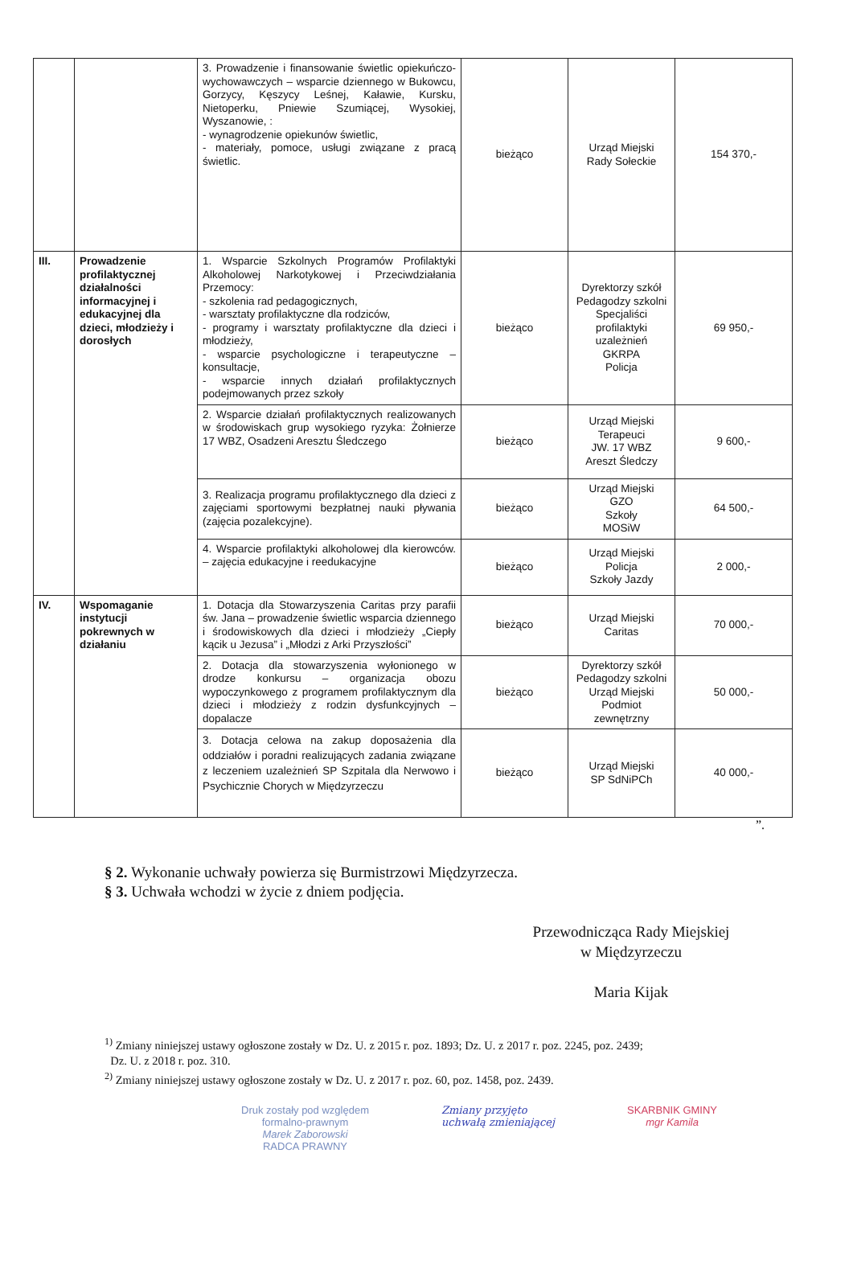| | | 3. Prowadzenie i finansowanie świetlic opiekuńczo-wychowawczych – wsparcie dziennego w Bukowcu, Gorzycy, Kęszycy Leśnej, Kaławie, Kursku, Nietoperku, Pniewie Szumiącej, Wysokiej, Wyszanowie, : - wynagrodzenie opiekunów świetlic, - materiały, pomoce, usługi związane z pracą świetlic. | bieżąco | Urząd Miejski Rady Sołeckie | 154 370,- |
| III. | Prowadzenie profilaktycznej działalności informacyjnej i edukacyjnej dla dzieci, młodzieży i dorosłych | 1. Wsparcie Szkolnych Programów Profilaktyki Alkoholowej Narkotykowej i Przeciwdziałania Przemocy: - szkolenia rad pedagogicznych, - warsztaty profilaktyczne dla rodziców, - programy i warsztaty profilaktyczne dla dzieci i młodzieży, - wsparcie psychologiczne i terapeutyczne – konsultacje, - wsparcie innych działań profilaktycznych podejmowanych przez szkoły | bieżąco | Dyrektorzy szkół Pedagodzy szkolni Specjaliści profilaktyki uzależnień GKRPA Policja | 69 950,- |
| | | 2. Wsparcie działań profilaktycznych realizowanych w środowiskach grup wysokiego ryzyka: Żołnierze 17 WBZ, Osadzeni Aresztu Śledczego | bieżąco | Urząd Miejski Terapeuci JW. 17 WBZ Areszt Śledczy | 9 600,- |
| | | 3. Realizacja programu profilaktycznego dla dzieci z zajęciami sportowymi bezpłatnej nauki pływania (zajęcia pozalekcyjne). | bieżąco | Urząd Miejski GZO Szkoły MOSiW | 64 500,- |
| | | 4. Wsparcie profilaktyki alkoholowej dla kierowców. – zajęcia edukacyjne i reedukacyjne | bieżąco | Urząd Miejski Policja Szkoły Jazdy | 2 000,- |
| IV. | Wspomaganie instytucji pokrewnych w działaniu | 1. Dotacja dla Stowarzyszenia Caritas przy parafii św. Jana – prowadzenie świetlic wsparcia dziennego i środowiskowych dla dzieci i młodzieży „Ciepły kącik u Jezusa” i „Młodzi z Arki Przyszłości” | bieżąco | Urząd Miejski Caritas | 70 000,- |
| | | 2. Dotacja dla stowarzyszenia wyłonionego w drodze konkursu – organizacja obozu wypoczynkowego z programem profilaktycznym dla dzieci i młodzieży z rodzin dysfunkcyjnych – dopalacze | bieżąco | Dyrektorzy szkół Pedagodzy szkolni Urząd Miejski Podmiot zewnętrzny | 50 000,- |
| | | 3. Dotacja celowa na zakup doposażenia dla oddziałów i poradni realizujących zadania związane z leczeniem uzależnień SP Szpitala dla Nerwowo i Psychicznie Chorych w Międzyrzeczu | bieżąco | Urząd Miejski SP SdNiPCh | 40 000,- |
”.
§ 2. Wykonanie uchwały powierza się Burmistrzowi Międzyrzecza.
§ 3. Uchwała wchodzi w życie z dniem podjęcia.
Przewodnicząca Rady Miejskiej
w Międzyrzeczu
Maria Kijak
<sup>1)</sup> Zmiany niniejszej ustawy ogłoszone zostały w Dz. U. z 2015 r. poz. 1893; Dz. U. z 2017 r. poz. 2245, poz. 2439;
Dz. U. z 2018 r. poz. 310.
<sup>2)</sup> Zmiany niniejszej ustawy ogłoszone zostały w Dz. U. z 2017 r. poz. 60, poz. 1458, poz. 2439.
Druk zostały pod względem
formalno-prawnym
Marek Zaborowski
RADCA PRAWNY
Zmiany przyjęto
uchwałą zmieniającej
SKARBNIK GMINY
mgr Kamila